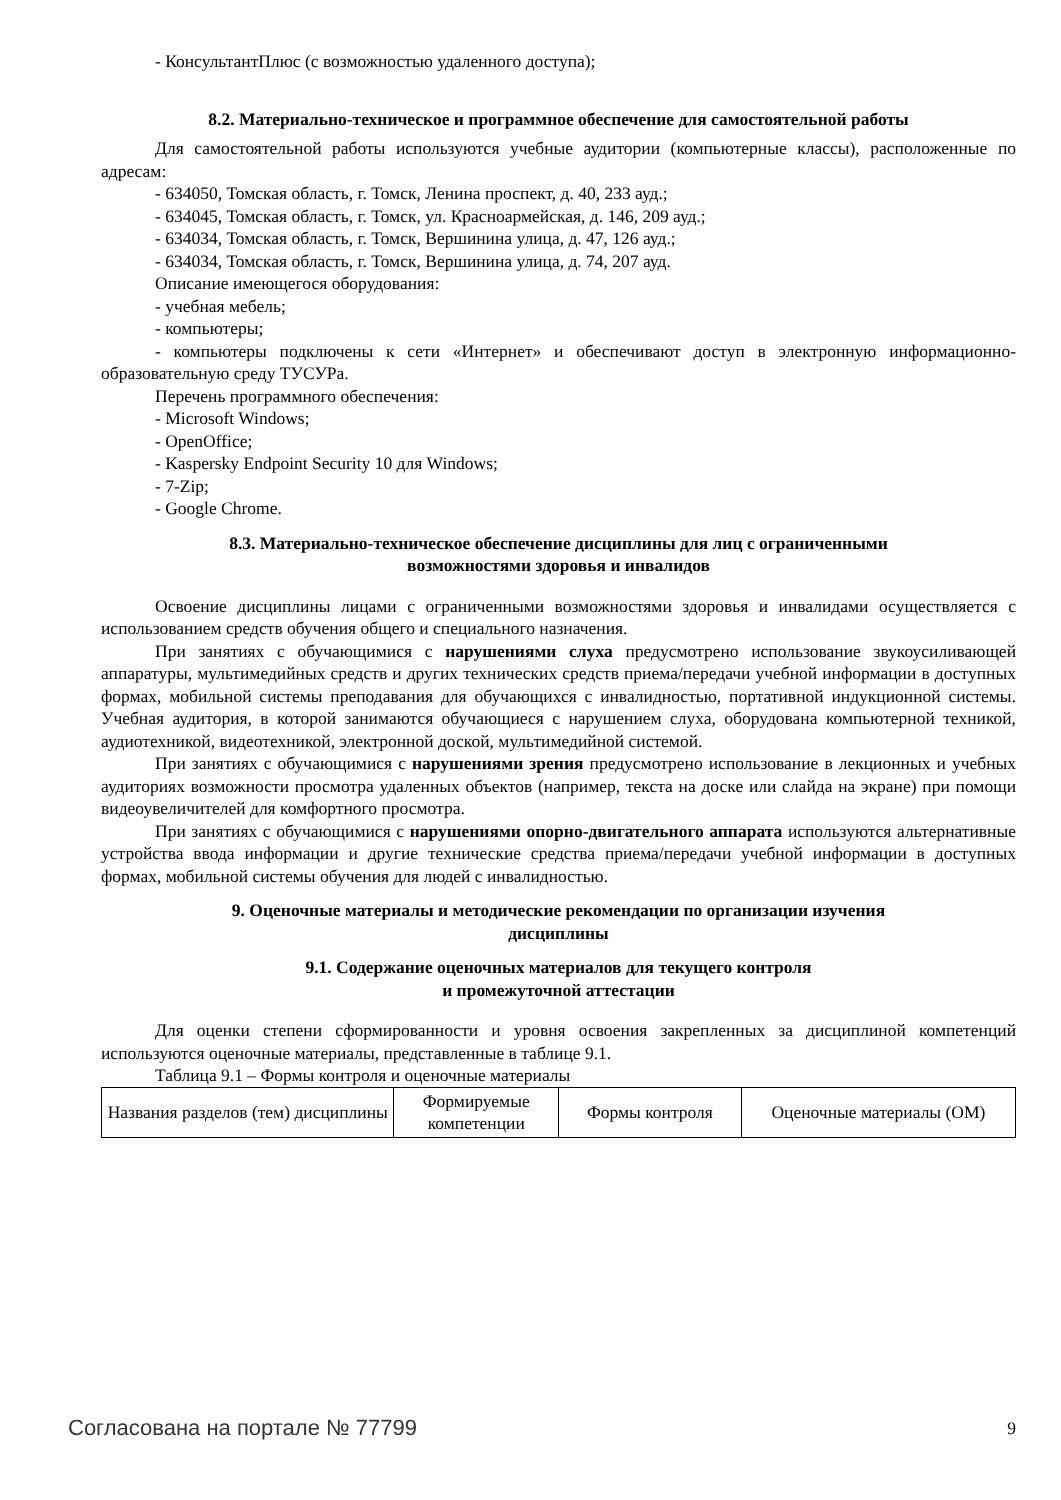- КонсультантПлюс (с возможностью удаленного доступа);
8.2. Материально-техническое и программное обеспечение для самостоятельной работы
Для самостоятельной работы используются учебные аудитории (компьютерные классы), расположенные по адресам:
- 634050, Томская область, г. Томск, Ленина проспект, д. 40, 233 ауд.;
- 634045, Томская область, г. Томск, ул. Красноармейская, д. 146, 209 ауд.;
- 634034, Томская область, г. Томск, Вершинина улица, д. 47, 126 ауд.;
- 634034, Томская область, г. Томск, Вершинина улица, д. 74, 207 ауд.
Описание имеющегося оборудования:
- учебная мебель;
- компьютеры;
- компьютеры подключены к сети «Интернет» и обеспечивают доступ в электронную информационно-образовательную среду ТУСУРа.
Перечень программного обеспечения:
- Microsoft Windows;
- OpenOffice;
- Kaspersky Endpoint Security 10 для Windows;
- 7-Zip;
- Google Chrome.
8.3. Материально-техническое обеспечение дисциплины для лиц с ограниченными
возможностями здоровья и инвалидов
Освоение дисциплины лицами с ограниченными возможностями здоровья и инвалидами осуществляется с использованием средств обучения общего и специального назначения.
При занятиях с обучающимися с нарушениями слуха предусмотрено использование звукоусиливающей аппаратуры, мультимедийных средств и других технических средств приема/передачи учебной информации в доступных формах, мобильной системы преподавания для обучающихся с инвалидностью, портативной индукционной системы. Учебная аудитория, в которой занимаются обучающиеся с нарушением слуха, оборудована компьютерной техникой, аудиотехникой, видеотехникой, электронной доской, мультимедийной системой.
При занятиях с обучающимися с нарушениями зрения предусмотрено использование в лекционных и учебных аудиториях возможности просмотра удаленных объектов (например, текста на доске или слайда на экране) при помощи видеоувеличителей для комфортного просмотра.
При занятиях с обучающимися с нарушениями опорно-двигательного аппарата используются альтернативные устройства ввода информации и другие технические средства приема/передачи учебной информации в доступных формах, мобильной системы обучения для людей с инвалидностью.
9. Оценочные материалы и методические рекомендации по организации изучения
дисциплины
9.1. Содержание оценочных материалов для текущего контроля
и промежуточной аттестации
Для оценки степени сформированности и уровня освоения закрепленных за дисциплиной компетенций используются оценочные материалы, представленные в таблице 9.1.
Таблица 9.1 – Формы контроля и оценочные материалы
| Названия разделов (тем) дисциплины | Формируемые компетенции | Формы контроля | Оценочные материалы (ОМ) |
| --- | --- | --- | --- |
Согласована на портале № 77799 9